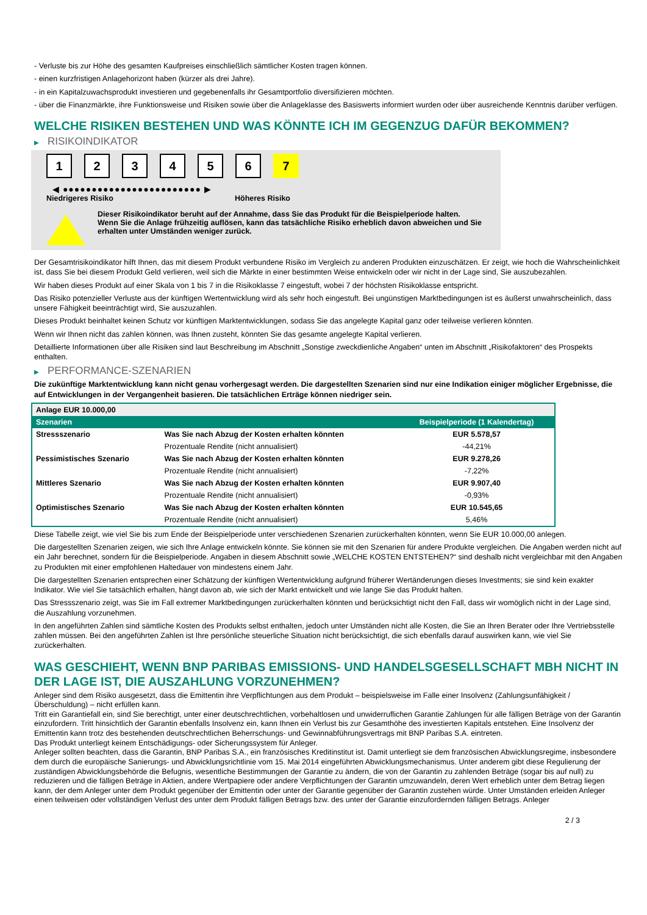- Verluste bis zur Höhe des gesamten Kaufpreises einschließlich sämtlicher Kosten tragen können.
- einen kurzfristigen Anlagehorizont haben (kürzer als drei Jahre).
- in ein Kapitalzuwachsprodukt investieren und gegebenenfalls ihr Gesamtportfolio diversifizieren möchten.
- über die Finanzmärkte, ihre Funktionsweise und Risiken sowie über die Anlageklasse des Basiswerts informiert wurden oder über ausreichende Kenntnis darüber verfügen.
WELCHE RISIKEN BESTEHEN UND WAS KÖNNTE ICH IM GEGENZUG DAFÜR BEKOMMEN?
▶ RISIKOINDIKATOR
1 2 3 4 5 6 7
◀ ●●●●●●●●●●●●●●●●●●●●●●●● ▶
Niedrigeres Risiko Höheres Risiko
Dieser Risikoindikator beruht auf der Annahme, dass Sie das Produkt für die Beispielperiode halten.
Wenn Sie die Anlage frühzeitig auflösen, kann das tatsächliche Risiko erheblich davon abweichen und Sie erhalten unter Umständen weniger zurück.
Der Gesamtrisikoindikator hilft Ihnen, das mit diesem Produkt verbundene Risiko im Vergleich zu anderen Produkten einzuschätzen. Er zeigt, wie hoch die Wahrscheinlichkeit ist, dass Sie bei diesem Produkt Geld verlieren, weil sich die Märkte in einer bestimmten Weise entwickeln oder wir nicht in der Lage sind, Sie auszubezahlen.
Wir haben dieses Produkt auf einer Skala von 1 bis 7 in die Risikoklasse 7 eingestuft, wobei 7 der höchsten Risikoklasse entspricht.
Das Risiko potenzieller Verluste aus der künftigen Wertentwicklung wird als sehr hoch eingestuft. Bei ungünstigen Marktbedingungen ist es äußerst unwahrscheinlich, dass unsere Fähigkeit beeinträchtigt wird, Sie auszuzahlen.
Dieses Produkt beinhaltet keinen Schutz vor künftigen Marktentwicklungen, sodass Sie das angelegte Kapital ganz oder teilweise verlieren könnten.
Wenn wir Ihnen nicht das zahlen können, was Ihnen zusteht, könnten Sie das gesamte angelegte Kapital verlieren.
Detaillierte Informationen über alle Risiken sind laut Beschreibung im Abschnitt „Sonstige zweckdienliche Angaben“ unten im Abschnitt „Risikofaktoren“ des Prospekts enthalten.
▶ PERFORMANCE-SZENARIEN
Die zukünftige Marktentwicklung kann nicht genau vorhergesagt werden. Die dargestellten Szenarien sind nur eine Indikation einiger möglicher Ergebnisse, die auf Entwicklungen in der Vergangenheit basieren. Die tatsächlichen Erträge können niedriger sein.
| Anlage EUR 10.000,00 | | |
| --- | --- | --- |
| Szenarien | | Beispielperiode (1 Kalendertag) |
| Stressszenario | Was Sie nach Abzug der Kosten erhalten könnten | EUR 5.578,57 |
| | Prozentuale Rendite (nicht annualisiert) | -44,21% |
| Pessimistisches Szenario | Was Sie nach Abzug der Kosten erhalten könnten | EUR 9.278,26 |
| | Prozentuale Rendite (nicht annualisiert) | -7,22% |
| Mittleres Szenario | Was Sie nach Abzug der Kosten erhalten könnten | EUR 9.907,40 |
| | Prozentuale Rendite (nicht annualisiert) | -0,93% |
| Optimistisches Szenario | Was Sie nach Abzug der Kosten erhalten könnten | EUR 10.545,65 |
| | Prozentuale Rendite (nicht annualisiert) | 5,46% |
Diese Tabelle zeigt, wie viel Sie bis zum Ende der Beispielperiode unter verschiedenen Szenarien zurückerhalten könnten, wenn Sie EUR 10.000,00 anlegen.
Die dargestellten Szenarien zeigen, wie sich Ihre Anlage entwickeln könnte. Sie können sie mit den Szenarien für andere Produkte vergleichen. Die Angaben werden nicht auf ein Jahr berechnet, sondern für die Beispielperiode. Angaben in diesem Abschnitt sowie „WELCHE KOSTEN ENTSTEHEN?“ sind deshalb nicht vergleichbar mit den Angaben zu Produkten mit einer empfohlenen Haltedauer von mindestens einem Jahr.
Die dargestellten Szenarien entsprechen einer Schätzung der künftigen Wertentwicklung aufgrund früherer Wertänderungen dieses Investments; sie sind kein exakter Indikator. Wie viel Sie tatsächlich erhalten, hängt davon ab, wie sich der Markt entwickelt und wie lange Sie das Produkt halten.
Das Stressszenario zeigt, was Sie im Fall extremer Marktbedingungen zurückerhalten könnten und berücksichtigt nicht den Fall, dass wir womöglich nicht in der Lage sind, die Auszahlung vorzunehmen.
In den angeführten Zahlen sind sämtliche Kosten des Produkts selbst enthalten, jedoch unter Umständen nicht alle Kosten, die Sie an Ihren Berater oder Ihre Vertriebsstelle zahlen müssen. Bei den angeführten Zahlen ist Ihre persönliche steuerliche Situation nicht berücksichtigt, die sich ebenfalls darauf auswirken kann, wie viel Sie zurückerhalten.
WAS GESCHIEHT, WENN BNP PARIBAS EMISSIONS- UND HANDELSGESELLSCHAFT MBH NICHT IN DER LAGE IST, DIE AUSZAHLUNG VORZUNEHMEN?
Anleger sind dem Risiko ausgesetzt, dass die Emittentin ihre Verpflichtungen aus dem Produkt – beispielsweise im Falle einer Insolvenz (Zahlungsunfähigkeit / Überschuldung) – nicht erfüllen kann.
Tritt ein Garantiefall ein, sind Sie berechtigt, unter einer deutschrechtlichen, vorbehaltlosen und unwiderruflichen Garantie Zahlungen für alle fälligen Beträge von der Garantin einzufordern. Tritt hinsichtlich der Garantin ebenfalls Insolvenz ein, kann Ihnen ein Verlust bis zur Gesamthöhe des investierten Kapitals entstehen. Eine Insolvenz der Emittentin kann trotz des bestehenden deutschrechtlichen Beherrschungs- und Gewinnabführungsvertrags mit BNP Paribas S.A. eintreten.
Das Produkt unterliegt keinem Entschädigungs- oder Sicherungssystem für Anleger.
Anleger sollten beachten, dass die Garantin, BNP Paribas S.A., ein französisches Kreditinstitut ist. Damit unterliegt sie dem französischen Abwicklungsregime, insbesondere dem durch die europäische Sanierungs- und Abwicklungsrichtlinie vom 15. Mai 2014 eingeführten Abwicklungsmechanismus. Unter anderem gibt diese Regulierung der zuständigen Abwicklungsbehörde die Befugnis, wesentliche Bestimmungen der Garantie zu ändern, die von der Garantin zu zahlenden Beträge (sogar bis auf null) zu reduzieren und die fälligen Beträge in Aktien, andere Wertpapiere oder andere Verpflichtungen der Garantin umzuwandeln, deren Wert erheblich unter dem Betrag liegen kann, der dem Anleger unter dem Produkt gegenüber der Emittentin oder unter der Garantie gegenüber der Garantin zustehen würde. Unter Umständen erleiden Anleger einen teilweisen oder vollständigen Verlust des unter dem Produkt fälligen Betrags bzw. des unter der Garantie einzufordernden fälligen Betrags. Anleger
2 / 3